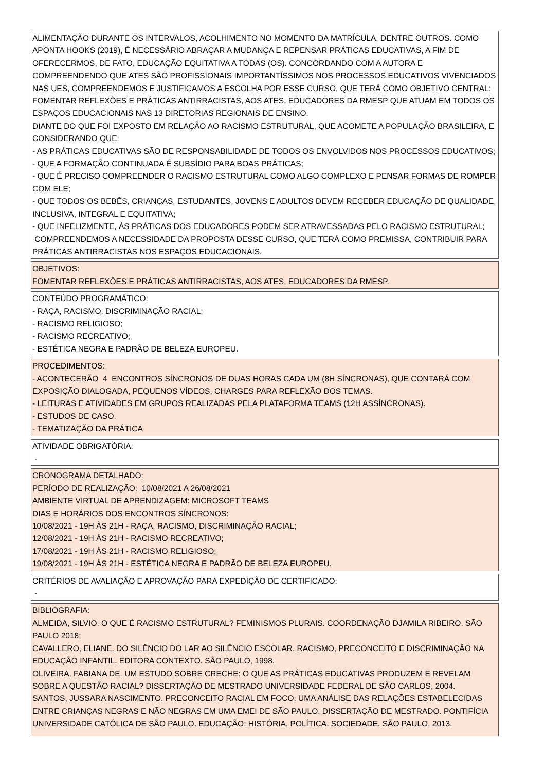ALIMENTAÇÃO DURANTE OS INTERVALOS, ACOLHIMENTO NO MOMENTO DA MATRÍCULA, DENTRE OUTROS. COMO APONTA HOOKS (2019), É NECESSÁRIO ABRAÇAR A MUDANÇA E REPENSAR PRÁTICAS EDUCATIVAS, A FIM DE OFERECERMOS, DE FATO, EDUCAÇÃO EQUITATIVA A TODAS (OS). CONCORDANDO COM A AUTORA E COMPREENDENDO QUE ATES SÃO PROFISSIONAIS IMPORTANTÍSSIMOS NOS PROCESSOS EDUCATIVOS VIVENCIADOS NAS UES, COMPREENDEMOS E JUSTIFICAMOS A ESCOLHA POR ESSE CURSO, QUE TERÁ COMO OBJETIVO CENTRAL: FOMENTAR REFLEXÕES E PRÁTICAS ANTIRRACISTAS, AOS ATES, EDUCADORES DA RMESP QUE ATUAM EM TODOS OS ESPAÇOS EDUCACIONAIS NAS 13 DIRETORIAS REGIONAIS DE ENSINO.
DIANTE DO QUE FOI EXPOSTO EM RELAÇÃO AO RACISMO ESTRUTURAL, QUE ACOMETE A POPULAÇÃO BRASILEIRA, E CONSIDERANDO QUE:
- AS PRÁTICAS EDUCATIVAS SÃO DE RESPONSABILIDADE DE TODOS OS ENVOLVIDOS NOS PROCESSOS EDUCATIVOS;
- QUE A FORMAÇÃO CONTINUADA É SUBSÍDIO PARA BOAS PRÁTICAS;
- QUE É PRECISO COMPREENDER O RACISMO ESTRUTURAL COMO ALGO COMPLEXO E PENSAR FORMAS DE ROMPER COM ELE;
- QUE TODOS OS BEBÊS, CRIANÇAS, ESTUDANTES, JOVENS E ADULTOS DEVEM RECEBER EDUCAÇÃO DE QUALIDADE, INCLUSIVA, INTEGRAL E EQUITATIVA;
- QUE INFELIZMENTE, ÀS PRÁTICAS DOS EDUCADORES PODEM SER ATRAVESSADAS PELO RACISMO ESTRUTURAL;
COMPREENDEMOS A NECESSIDADE DA PROPOSTA DESSE CURSO, QUE TERÁ COMO PREMISSA, CONTRIBUIR PARA PRÁTICAS ANTIRRACISTAS NOS ESPAÇOS EDUCACIONAIS.
OBJETIVOS:
FOMENTAR REFLEXÕES E PRÁTICAS ANTIRRACISTAS, AOS ATES, EDUCADORES DA RMESP.
CONTEÚDO PROGRAMÁTICO:
- RAÇA, RACISMO, DISCRIMINAÇÃO RACIAL;
- RACISMO RELIGIOSO;
- RACISMO RECREATIVO;
- ESTÉTICA NEGRA E PADRÃO DE BELEZA EUROPEU.
PROCEDIMENTOS:
- ACONTECERÃO 4 ENCONTROS SÍNCRONOS DE DUAS HORAS CADA UM (8H SÍNCRONAS), QUE CONTARÁ COM EXPOSIÇÃO DIALOGADA, PEQUENOS VÍDEOS, CHARGES PARA REFLEXÃO DOS TEMAS.
- LEITURAS E ATIVIDADES EM GRUPOS REALIZADAS PELA PLATAFORMA TEAMS (12H ASSÍNCRONAS).
- ESTUDOS DE CASO.
- TEMATIZAÇÃO DA PRÁTICA
ATIVIDADE OBRIGATÓRIA:
-
CRONOGRAMA DETALHADO:
PERÍODO DE REALIZAÇÃO: 10/08/2021 A 26/08/2021
AMBIENTE VIRTUAL DE APRENDIZAGEM: MICROSOFT TEAMS
DIAS E HORÁRIOS DOS ENCONTROS SÍNCRONOS:
10/08/2021 - 19H ÀS 21H - RAÇA, RACISMO, DISCRIMINAÇÃO RACIAL;
12/08/2021 - 19H ÀS 21H - RACISMO RECREATIVO;
17/08/2021 - 19H ÀS 21H - RACISMO RELIGIOSO;
19/08/2021 - 19H ÀS 21H - ESTÉTICA NEGRA E PADRÃO DE BELEZA EUROPEU.
CRITÉRIOS DE AVALIAÇÃO E APROVAÇÃO PARA EXPEDIÇÃO DE CERTIFICADO:
-
BIBLIOGRAFIA:
ALMEIDA, SILVIO. O QUE É RACISMO ESTRUTURAL? FEMINISMOS PLURAIS. COORDENAÇÃO DJAMILA RIBEIRO. SÃO PAULO 2018;
CAVALLERO, ELIANE. DO SILÊNCIO DO LAR AO SILÊNCIO ESCOLAR. RACISMO, PRECONCEITO E DISCRIMINAÇÃO NA EDUCAÇÃO INFANTIL. EDITORA CONTEXTO. SÃO PAULO, 1998.
OLIVEIRA, FABIANA DE. UM ESTUDO SOBRE CRECHE: O QUE AS PRÁTICAS EDUCATIVAS PRODUZEM E REVELAM SOBRE A QUESTÃO RACIAL? DISSERTAÇÃO DE MESTRADO UNIVERSIDADE FEDERAL DE SÃO CARLOS, 2004.
SANTOS, JUSSARA NASCIMENTO. PRECONCEITO RACIAL EM FOCO: UMA ANÁLISE DAS RELAÇÕES ESTABELECIDAS ENTRE CRIANÇAS NEGRAS E NÃO NEGRAS EM UMA EMEI DE SÃO PAULO. DISSERTAÇÃO DE MESTRADO. PONTIFÍCIA UNIVERSIDADE CATÓLICA DE SÃO PAULO. EDUCAÇÃO: HISTÓRIA, POLÍTICA, SOCIEDADE. SÃO PAULO, 2013.